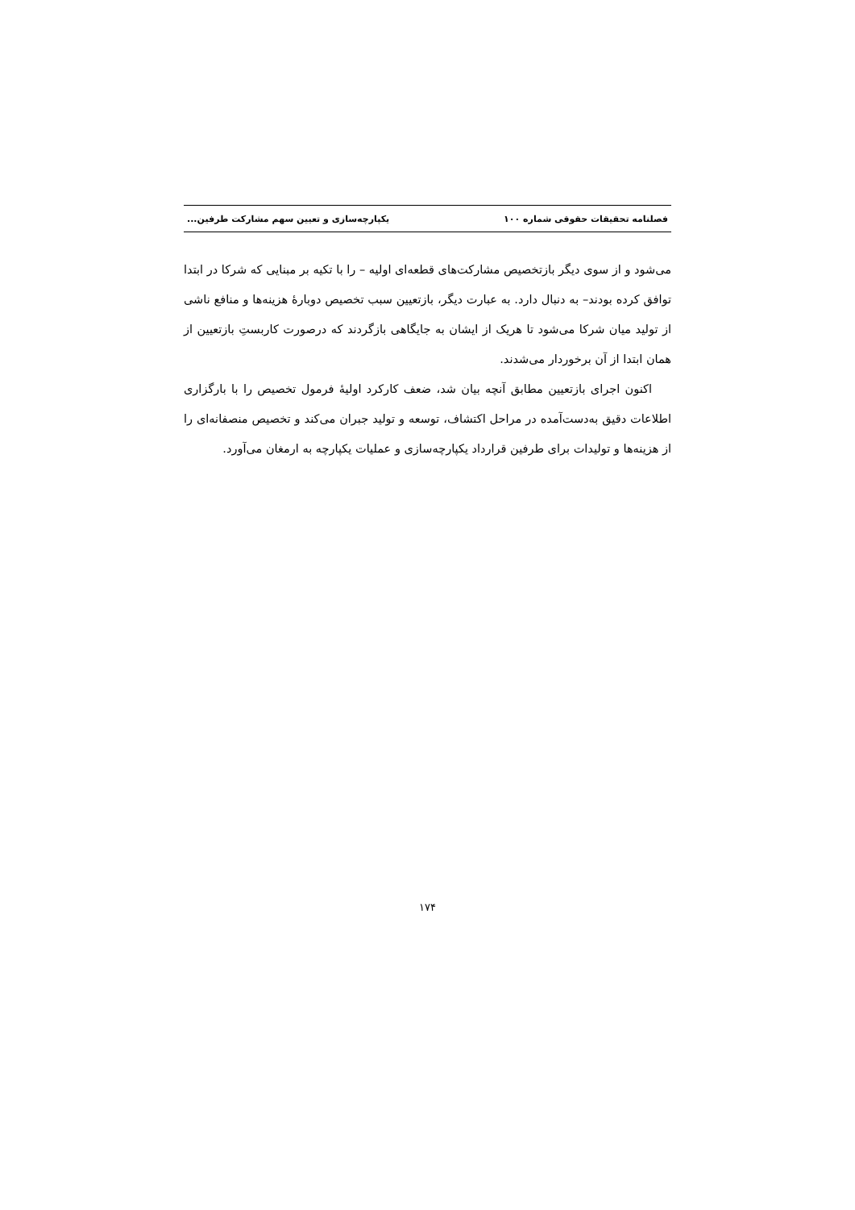فصلنامه تحقیقات حقوقی شماره ۱۰۰ یکپارچه‌سازی و تعیین سهم مشارکت طرفین...
می‌شود و از سوی دیگر بازتخصیص مشارکت‌های قطعه‌ای اولیه – را با تکیه بر مبنایی که شرکا در ابتدا توافق کرده بودند– به دنبال دارد. به عبارت دیگر، بازتعیین سبب تخصیص دوبارهٔ هزینه‌ها و منافع ناشی از تولید میان شرکا می‌شود تا هریک از ایشان به جایگاهی بازگردند که درصورت کاربستِ بازتعیین از همان ابتدا از آن برخوردار می‌شدند.
اکنون اجرای بازتعیین مطابق آنچه بیان شد، ضعف کارکرد اولیهٔ فرمول تخصیص را با بارگزاری اطلاعات دقیق به‌دست‌آمده در مراحل اکتشاف، توسعه و تولید جبران می‌کند و تخصیص منصفانه‌ای را از هزینه‌ها و تولیدات برای طرفین قرارداد یکپارچه‌سازی و عملیات یکپارچه به ارمغان می‌آورد.
۱۷۴